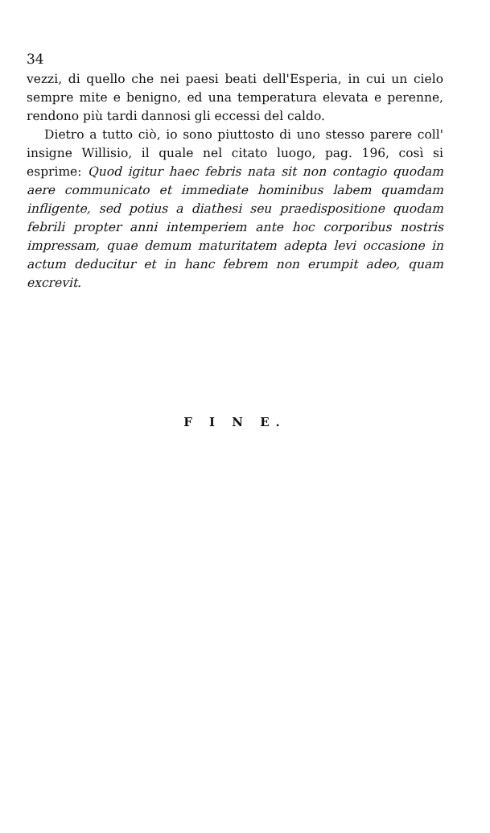34
vezzi, di quello che nei paesi beati dell'Esperia, in cui un cielo sempre mite e benigno, ed una temperatura elevata e perenne, rendono più tardi dannosi gli eccessi del caldo.
Dietro a tutto ciò, io sono piuttosto di uno stesso parere coll' insigne Willisio, il quale nel citato luogo, pag. 196, così si esprime: Quod igitur haec febris nata sit non contagio quodam aere communicato et immediate hominibus labem quamdam infligente, sed potius a diathesi seu praedispositione quodam febrili propter anni intemperiem ante hoc corporibus nostris impressam, quae demum maturitatem adepta levi occasione in actum deducitur et in hanc febrem non erumpit adeo, quam excrevit.
F I N E.